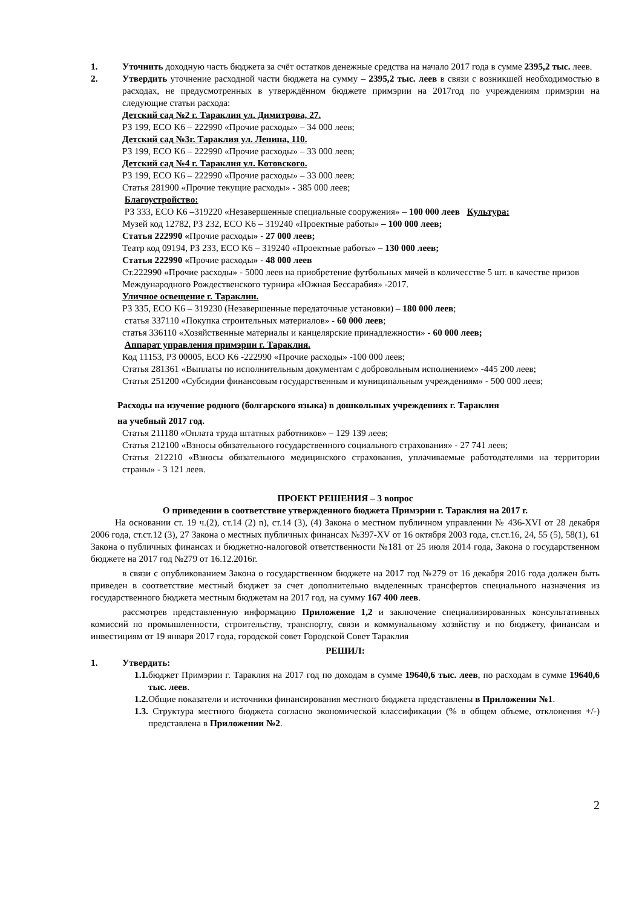1. Уточнить доходную часть бюджета за счёт остатков денежные средства на начало 2017 года в сумме 2395,2 тыс. леев.
2. Утвердить уточнение расходной части бюджета на сумму – 2395,2 тыс. леев в связи с возникшей необходимостью в расходах, не предусмотренных в утверждённом бюджете примэрии на 2017год по учреждениям примэрии на следующие статьи расхода:
Детский сад №2 г. Тараклия ул. Димитрова, 27.
РЗ 199, ECO K6 – 222990 «Прочие расходы» – 34 000 леев;
Детский сад №3г. Тараклия ул. Ленина, 110.
РЗ 199, ECO K6 – 222990 «Прочие расходы» – 33 000 леев;
Детский сад №4 г. Тараклия ул. Котовского.
РЗ 199, ECO K6 – 222990 «Прочие расходы» – 33 000 леев;
Статья 281900 «Прочие текущие расходы» - 385 000 леев;
Благоустройство:
РЗ 333, ECO K6 –319220 «Незавершенные специальные сооружения» – 100 000 леев Культура:
Музей код 12782, РЗ 232, ECO K6 – 319240 «Проектные работы» – 100 000 леев;
Статья 222990 «Прочие расходы» - 27 000 леев;
Театр код 09194, РЗ 233, ECO K6 – 319240 «Проектные работы» – 130 000 леев;
Статья 222990 «Прочие расходы» - 48 000 леев
Ст.222990 «Прочие расходы» - 5000 леев на приобретение футбольных мячей в количесстве 5 шт. в качестве призов Международного Рождественского турнира «Южная Бессарабия» -2017.
Уличное освещение г. Тараклии.
РЗ 335, ECO K6 – 319230 (Незавершенные передаточные установки) – 180 000 леев;
статья 337110 «Покупка строительных материалов» - 60 000 леев;
статья 336110 «Хозяйственные материалы и канцелярские принадлежности» - 60 000 леев;
Аппарат управления примэрии г. Тараклия.
Код 11153, РЗ 00005, ECO K6 -222990 «Прочие расходы» -100 000 леев;
Статья 281361 «Выплаты по исполнительным документам с добровольным исполнением» -445 200 леев;
Статья 251200 «Субсидии финансовым государственным и муниципальным учреждениям» - 500 000 леев;
Расходы на изучение родного (болгарского языка) в дошкольных учреждениях г. Тараклия
на учебный 2017 год.
Статья 211180 «Оплата труда штатных работников» – 129 139 леев;
Статья 212100 «Взносы обязательного государственного социального страхования» - 27 741 леев;
Статья 212210 «Взносы обязательного медицинского страхования, уплачиваемые работодателями на территории страны» - 3 121 леев.
ПРОЕКТ РЕШЕНИЯ – 3 вопрос
О приведении в соответствие утвержденного бюджета Примэрии г. Тараклия на 2017 г.
На основании ст. 19 ч.(2), ст.14 (2) n), ст.14 (3), (4) Закона о местном публичном управлении № 436-XVI от 28 декабря 2006 года, ст.ст.12 (3), 27 Закона о местных публичных финансах №397-XV от 16 октября 2003 года, ст.ст.16, 24, 55 (5), 58(1), 61 Закона о публичных финансах и бюджетно-налоговой ответственности №181 от 25 июля 2014 года, Закона о государственном бюджете на 2017 год №279 от 16.12.2016г.
в связи с опубликованием Закона о государственном бюджете на 2017 год №279 от 16 декабря 2016 года должен быть приведен в соответствие местный бюджет за счет дополнительно выделенных трансфертов специального назначения из государственного бюджета местным бюджетам на 2017 год, на сумму 167 400 леев.
рассмотрев представленную информацию Приложение 1,2 и заключение специализированных консультативных комиссий по промышленности, строительству, транспорту, связи и коммунальному хозяйству и по бюджету, финансам и инвестициям от 19 января 2017 года, городской совет Городской Совет Тараклия
РЕШИЛ:
1. Утвердить:
1.1. бюджет Примэрии г. Тараклия на 2017 год по доходам в сумме 19640,6 тыс. леев, по расходам в сумме 19640,6 тыс. леев.
1.2. Общие показатели и источники финансирования местного бюджета представлены в Приложении №1.
1.3. Структура местного бюджета согласно экономической классификации (% в общем объеме, отклонения +/-) представлена в Приложении №2.
2